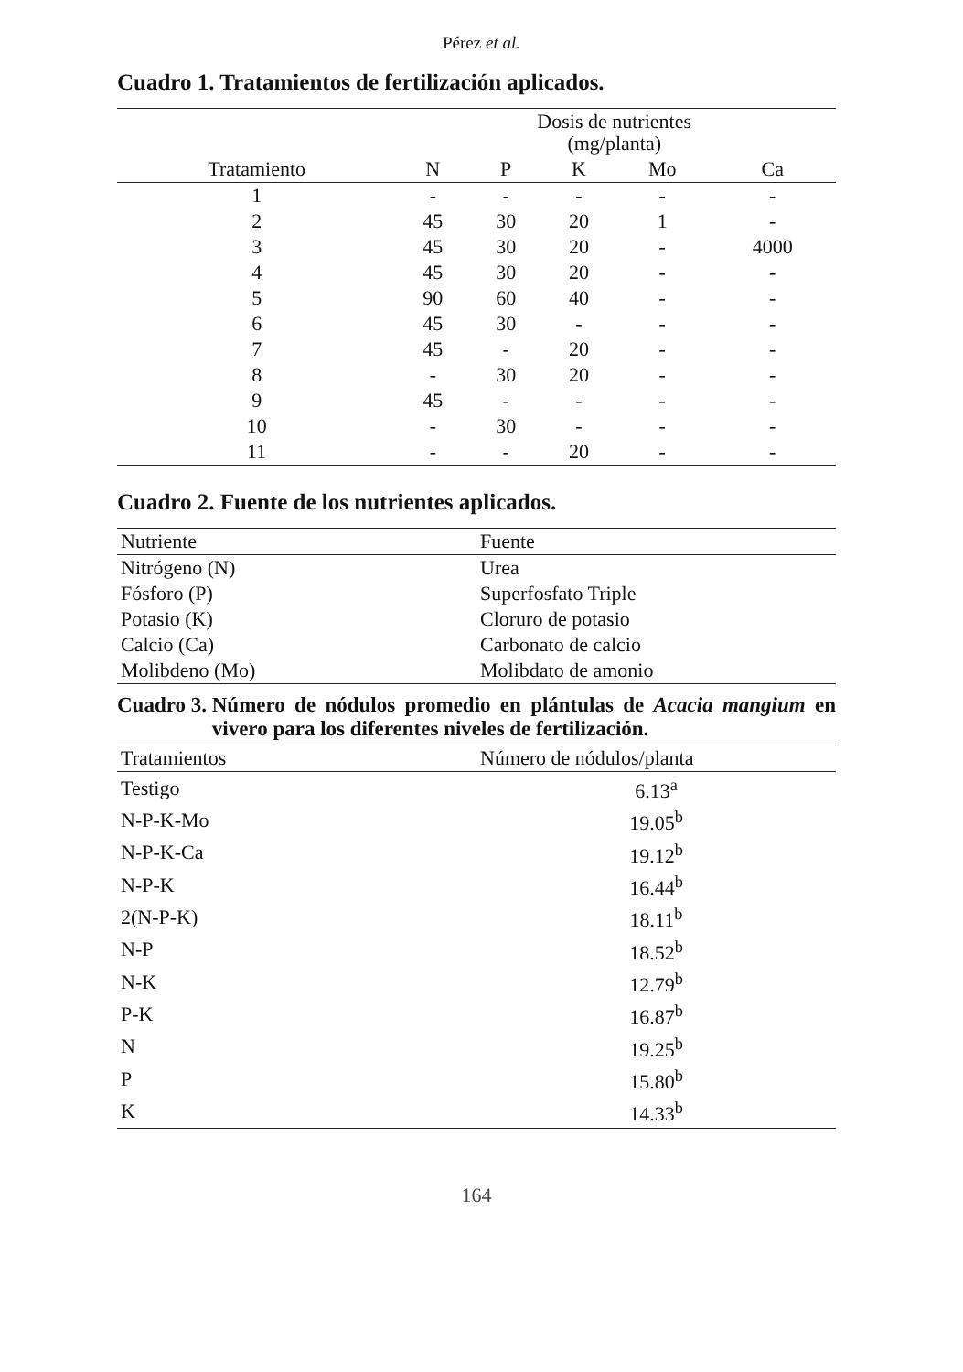Pérez et al.
Cuadro 1. Tratamientos de fertilización aplicados.
| | Dosis de nutrientes (mg/planta) | | | | |
| --- | --- | --- | --- | --- | --- |
| Tratamiento | N | P | K | Mo | Ca |
| 1 | - | - | - | - | - |
| 2 | 45 | 30 | 20 | 1 | - |
| 3 | 45 | 30 | 20 | - | 4000 |
| 4 | 45 | 30 | 20 | - | - |
| 5 | 90 | 60 | 40 | - | - |
| 6 | 45 | 30 | - | - | - |
| 7 | 45 | - | 20 | - | - |
| 8 | - | 30 | 20 | - | - |
| 9 | 45 | - | - | - | - |
| 10 | - | 30 | - | - | - |
| 11 | - | - | 20 | - | - |
Cuadro 2. Fuente de los nutrientes aplicados.
| Nutriente | Fuente |
| --- | --- |
| Nitrógeno (N) | Urea |
| Fósforo (P) | Superfosfato Triple |
| Potasio (K) | Cloruro de potasio |
| Calcio (Ca) | Carbonato de calcio |
| Molibdeno (Mo) | Molibdato de amonio |
Cuadro 3. Número de nódulos promedio en plántulas de Acacia mangium en vivero para los diferentes niveles de fertilización.
| Tratamientos | Número de nódulos/planta |
| --- | --- |
| Testigo | 6.13<sup>a</sup> |
| N-P-K-Mo | 19.05<sup>b</sup> |
| N-P-K-Ca | 19.12<sup>b</sup> |
| N-P-K | 16.44<sup>b</sup> |
| 2(N-P-K) | 18.11<sup>b</sup> |
| N-P | 18.52<sup>b</sup> |
| N-K | 12.79<sup>b</sup> |
| P-K | 16.87<sup>b</sup> |
| N | 19.25<sup>b</sup> |
| P | 15.80<sup>b</sup> |
| K | 14.33<sup>b</sup> |
164